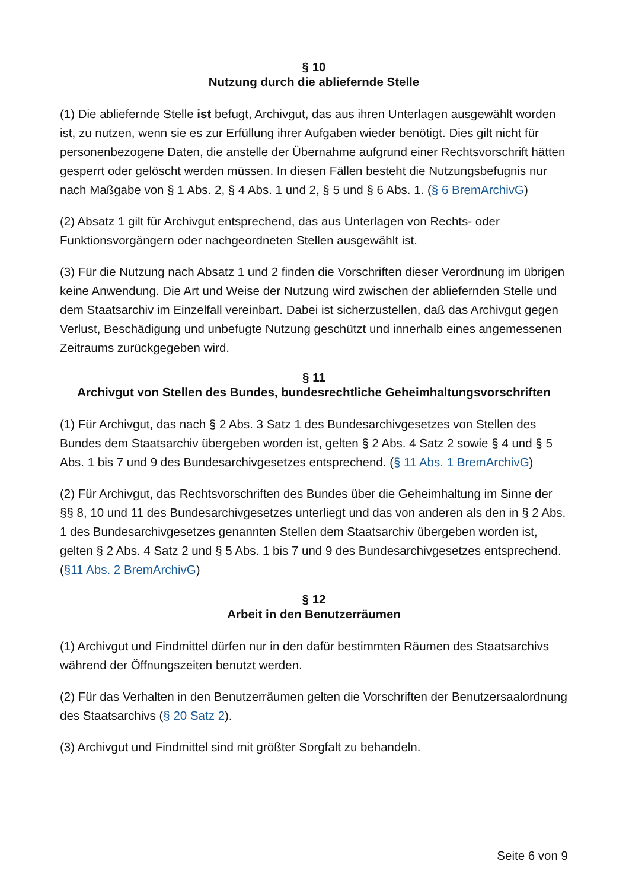§ 10
Nutzung durch die abliefernde Stelle
(1) Die abliefernde Stelle ist befugt, Archivgut, das aus ihren Unterlagen ausgewählt worden ist, zu nutzen, wenn sie es zur Erfüllung ihrer Aufgaben wieder benötigt. Dies gilt nicht für personenbezogene Daten, die anstelle der Übernahme aufgrund einer Rechtsvorschrift hätten gesperrt oder gelöscht werden müssen. In diesen Fällen besteht die Nutzungsbefugnis nur nach Maßgabe von § 1 Abs. 2, § 4 Abs. 1 und 2, § 5 und § 6 Abs. 1. (§ 6 BremArchivG)
(2) Absatz 1 gilt für Archivgut entsprechend, das aus Unterlagen von Rechts- oder Funktionsvorgängern oder nachgeordneten Stellen ausgewählt ist.
(3) Für die Nutzung nach Absatz 1 und 2 finden die Vorschriften dieser Verordnung im übrigen keine Anwendung. Die Art und Weise der Nutzung wird zwischen der abliefernden Stelle und dem Staatsarchiv im Einzelfall vereinbart. Dabei ist sicherzustellen, daß das Archivgut gegen Verlust, Beschädigung und unbefugte Nutzung geschützt und innerhalb eines angemessenen Zeitraums zurückgegeben wird.
§ 11
Archivgut von Stellen des Bundes, bundesrechtliche Geheimhaltungsvorschriften
(1) Für Archivgut, das nach § 2 Abs. 3 Satz 1 des Bundesarchivgesetzes von Stellen des Bundes dem Staatsarchiv übergeben worden ist, gelten § 2 Abs. 4 Satz 2 sowie § 4 und § 5 Abs. 1 bis 7 und 9 des Bundesarchivgesetzes entsprechend. (§ 11 Abs. 1 BremArchivG)
(2) Für Archivgut, das Rechtsvorschriften des Bundes über die Geheimhaltung im Sinne der §§ 8, 10 und 11 des Bundesarchivgesetzes unterliegt und das von anderen als den in § 2 Abs. 1 des Bundesarchivgesetzes genannten Stellen dem Staatsarchiv übergeben worden ist, gelten § 2 Abs. 4 Satz 2 und § 5 Abs. 1 bis 7 und 9 des Bundesarchivgesetzes entsprechend. (§11 Abs. 2 BremArchivG)
§ 12
Arbeit in den Benutzerräumen
(1) Archivgut und Findmittel dürfen nur in den dafür bestimmten Räumen des Staatsarchivs während der Öffnungszeiten benutzt werden.
(2) Für das Verhalten in den Benutzerräumen gelten die Vorschriften der Benutzersaalordnung des Staatsarchivs (§ 20 Satz 2).
(3) Archivgut und Findmittel sind mit größter Sorgfalt zu behandeln.
Seite 6 von 9